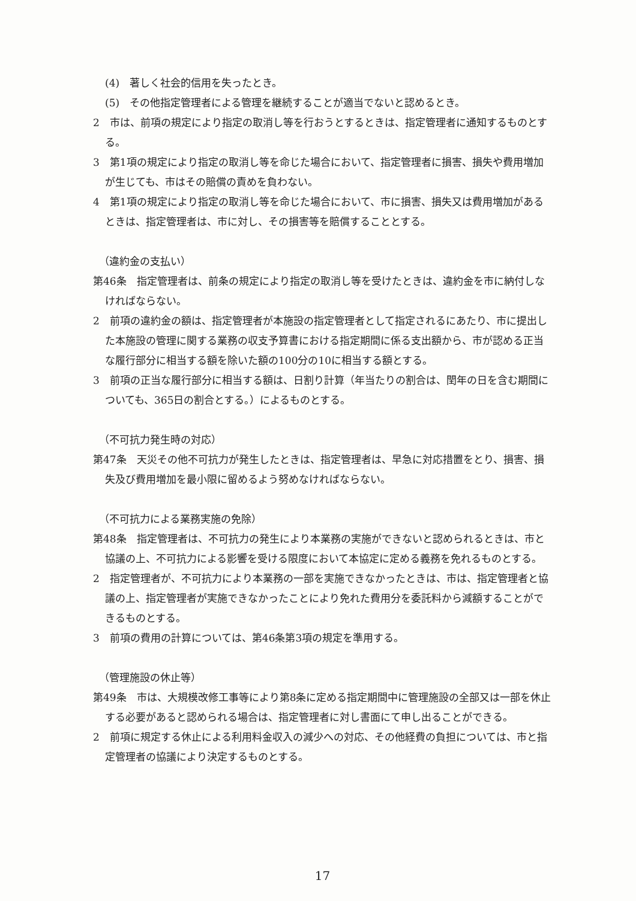(4)　著しく社会的信用を失ったとき。
(5)　その他指定管理者による管理を継続することが適当でないと認めるとき。
2　市は、前項の規定により指定の取消し等を行おうとするときは、指定管理者に通知するものとする。
3　第1項の規定により指定の取消し等を命じた場合において、指定管理者に損害、損失や費用増加が生じても、市はその賠償の責めを負わない。
4　第1項の規定により指定の取消し等を命じた場合において、市に損害、損失又は費用増加があるときは、指定管理者は、市に対し、その損害等を賠償することとする。
（違約金の支払い）
第46条　指定管理者は、前条の規定により指定の取消し等を受けたときは、違約金を市に納付しなければならない。
2　前項の違約金の額は、指定管理者が本施設の指定管理者として指定されるにあたり、市に提出した本施設の管理に関する業務の収支予算書における指定期間に係る支出額から、市が認める正当な履行部分に相当する額を除いた額の100分の10に相当する額とする。
3　前項の正当な履行部分に相当する額は、日割り計算（年当たりの割合は、閏年の日を含む期間についても、365日の割合とする。）によるものとする。
（不可抗力発生時の対応）
第47条　天災その他不可抗力が発生したときは、指定管理者は、早急に対応措置をとり、損害、損失及び費用増加を最小限に留めるよう努めなければならない。
（不可抗力による業務実施の免除）
第48条　指定管理者は、不可抗力の発生により本業務の実施ができないと認められるときは、市と協議の上、不可抗力による影響を受ける限度において本協定に定める義務を免れるものとする。
2　指定管理者が、不可抗力により本業務の一部を実施できなかったときは、市は、指定管理者と協議の上、指定管理者が実施できなかったことにより免れた費用分を委託料から減額することができるものとする。
3　前項の費用の計算については、第46条第3項の規定を準用する。
（管理施設の休止等）
第49条　市は、大規模改修工事等により第8条に定める指定期間中に管理施設の全部又は一部を休止する必要があると認められる場合は、指定管理者に対し書面にて申し出ることができる。
2　前項に規定する休止による利用料金収入の減少への対応、その他経費の負担については、市と指定管理者の協議により決定するものとする。
17